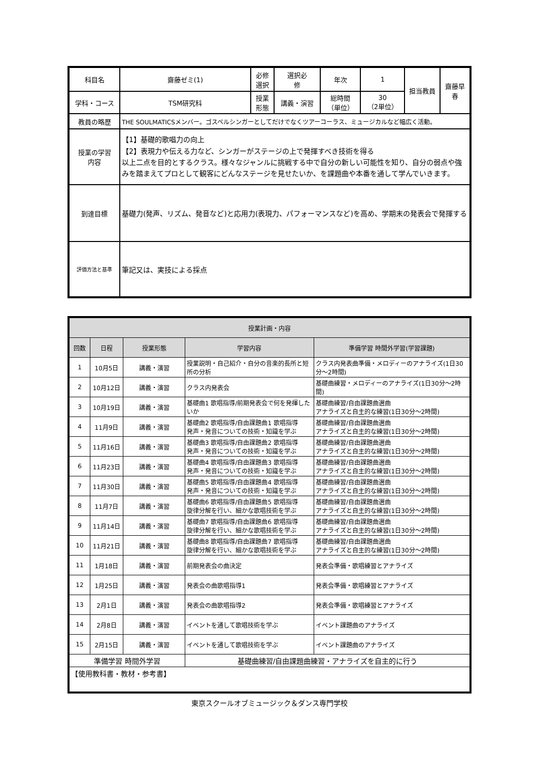| 科目名 | 齋藤ゼミ(1) | 必修 選択 | 選択必 修 | 年次 | 1 | 担当教員 | 齋藤早 春 |
| | | 授業 形態 | 講義・演習 | 総時間 （単位） | 30 （2単位） | | |
| 学科・コース | TSM研究科 | | | | | | |
| 教員の略歴 | THE SOULMATICSメンバー。ゴスペルシンガーとしてだけでなくツアーコーラス、ミュージカルなど幅広く活動。 | | | | | | |
| 授業の学習 内容 | 【1】基礎的歌唱力の向上 【2】表現力や伝える力など、シンガーがステージの上で発揮すべき技術を得る 以上二点を目的とするクラス。様々なジャンルに挑戦する中で自分の新しい可能性を知り、自分の弱点や強みを踏まえてプロとして観客にどんなステージを見せたいか、を課題曲や本番を通して学んでいきます。 | | | | | | |
| 到達目標 | 基礎力(発声、リズム、発音など)と応用力(表現力、パフォーマンスなど)を高め、学期末の発表会で発揮する | | | | | | |
| 評価方法と基準 | 筆記又は、実技による採点 | | | | | | |
| 授業計画・内容 | | | | |
| --- | --- | --- | --- | --- |
| 回数 | 日程 | 授業形態 | 学習内容 | 準備学習 時間外学習(学習課題) |
| 1 | 10月5日 | 講義・演習 | 授業説明・自己紹介・自分の音楽的長所と短所の分析 | クラス内発表曲準備・メロディーのアナライズ(1日30分～2時間) |
| 2 | 10月12日 | 講義・演習 | クラス内発表会 | 基礎曲練習・メロディーのアナライズ(1日30分～2時間) |
| 3 | 10月19日 | 講義・演習 | 基礎曲1 歌唱指導/前期発表会で何を発揮したいか | 基礎曲練習/自由課題曲選曲 アナライズと自主的な練習(1日30分～2時間) |
| 4 | 11月9日 | 講義・演習 | 基礎曲2 歌唱指導/自由課題曲1 歌唱指導 発声・発音についての技術・知識を学ぶ | 基礎曲練習/自由課題曲選曲 アナライズと自主的な練習(1日30分～2時間) |
| 5 | 11月16日 | 講義・演習 | 基礎曲3 歌唱指導/自由課題曲2 歌唱指導 発声・発音についての技術・知識を学ぶ | 基礎曲練習/自由課題曲選曲 アナライズと自主的な練習(1日30分～2時間) |
| 6 | 11月23日 | 講義・演習 | 基礎曲4 歌唱指導/自由課題曲3 歌唱指導 発声・発音についての技術・知識を学ぶ | 基礎曲練習/自由課題曲選曲 アナライズと自主的な練習(1日30分～2時間) |
| 7 | 11月30日 | 講義・演習 | 基礎曲5 歌唱指導/自由課題曲4 歌唱指導 発声・発音についての技術・知識を学ぶ | 基礎曲練習/自由課題曲選曲 アナライズと自主的な練習(1日30分～2時間) |
| 8 | 11月7日 | 講義・演習 | 基礎曲6 歌唱指導/自由課題曲5 歌唱指導 旋律分解を行い、細かな歌唱技術を学ぶ | 基礎曲練習/自由課題曲選曲 アナライズと自主的な練習(1日30分～2時間) |
| 9 | 11月14日 | 講義・演習 | 基礎曲7 歌唱指導/自由課題曲6 歌唱指導 旋律分解を行い、細かな歌唱技術を学ぶ | 基礎曲練習/自由課題曲選曲 アナライズと自主的な練習(1日30分～2時間) |
| 10 | 11月21日 | 講義・演習 | 基礎曲8 歌唱指導/自由課題曲7 歌唱指導 旋律分解を行い、細かな歌唱技術を学ぶ | 基礎曲練習/自由課題曲選曲 アナライズと自主的な練習(1日30分～2時間) |
| 11 | 1月18日 | 講義・演習 | 前期発表会の曲決定 | 発表会準備・歌唱練習とアナライズ |
| 12 | 1月25日 | 講義・演習 | 発表会の曲歌唱指導1 | 発表会準備・歌唱練習とアナライズ |
| 13 | 2月1日 | 講義・演習 | 発表会の曲歌唱指導2 | 発表会準備・歌唱練習とアナライズ |
| 14 | 2月8日 | 講義・演習 | イベントを通して歌唱技術を学ぶ | イベント課題曲のアナライズ |
| 15 | 2月15日 | 講義・演習 | イベントを通して歌唱技術を学ぶ | イベント課題曲のアナライズ |
| 準備学習 時間外学習 | | | 基礎曲練習/自由課題曲練習・アナライズを自主的に行う | |
| 【使用教科書・教材・参考書】 | | | | |
東京スクールオブミュージック＆ダンス専門学校